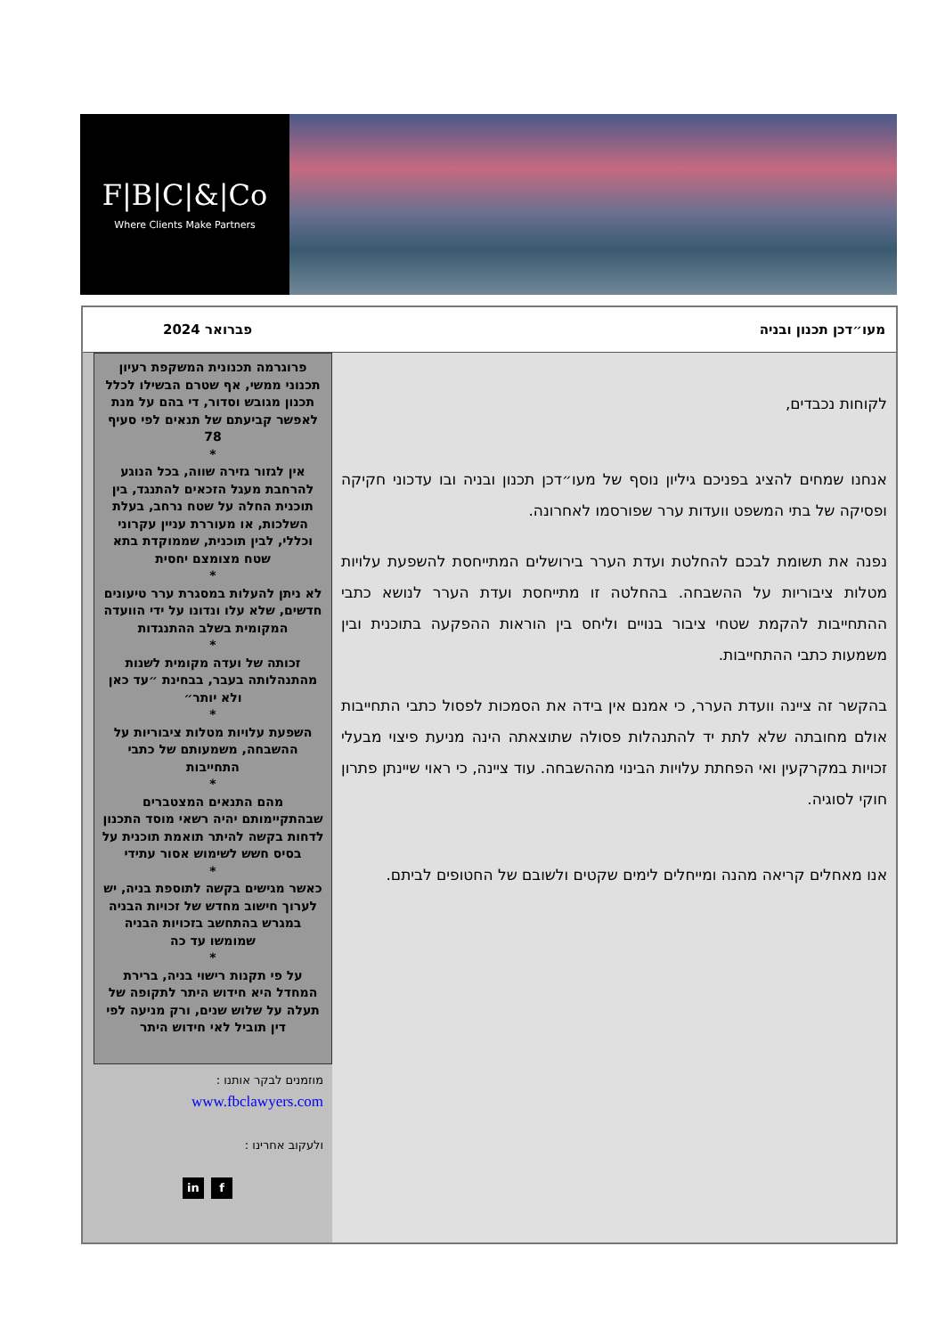F|B|C|&|Co
Where Clients Make Partners
מעו״דכן תכנון ובניה פברואר 2024
לקוחות נכבדים,
אנחנו שמחים להציג בפניכם גיליון נוסף של מעו״דכן תכנון ובניה ובו עדכוני חקיקה ופסיקה של בתי המשפט וועדות ערר שפורסמו לאחרונה.
נפנה את תשומת לבכם להחלטת ועדת הערר בירושלים המתייחסת להשפעת עלויות מטלות ציבוריות על ההשבחה. בהחלטה זו מתייחסת ועדת הערר לנושא כתבי ההתחייבות להקמת שטחי ציבור בנויים וליחס בין הוראות ההפקעה בתוכנית ובין משמעות כתבי ההתחייבות.
בהקשר זה ציינה וועדת הערר, כי אמנם אין בידה את הסמכות לפסול כתבי התחייבות אולם מחובתה שלא לתת יד להתנהלות פסולה שתוצאתה הינה מניעת פיצוי מבעלי זכויות במקרקעין ואי הפחתת עלויות הבינוי מההשבחה. עוד ציינה, כי ראוי שיינתן פתרון חוקי לסוגיה.
אנו מאחלים קריאה מהנה ומייחלים לימים שקטים ולשובם של החטופים לביתם.
פרוגרמה תכנונית המשקפת רעיון תכנוני ממשי, אף שטרם הבשילו לכלל תכנון מגובש וסדור, די בהם על מנת לאפשר קביעתם של תנאים לפי סעיף 78
*
אין לגזור גזירה שווה, בכל הנוגע להרחבת מעגל הזכאים להתנגד, בין תוכנית החלה על שטח נרחב, בעלת השלכות, או מעוררת עניין עקרוני וכללי, לבין תוכנית, שממוקדת בתא שטח מצומצם יחסית
*
לא ניתן להעלות במסגרת ערר טיעונים חדשים, שלא עלו ונדונו על ידי הוועדה המקומית בשלב ההתנגדות
*
זכותה של ועדה מקומית לשנות מהתנהלותה בעבר, בבחינת ״עד כאן ולא יותר״
*
השפעת עלויות מטלות ציבוריות על ההשבחה, משמעותם של כתבי התחייבות
*
מהם התנאים המצטברים שבהתקיימותם יהיה רשאי מוסד התכנון לדחות בקשה להיתר תואמת תוכנית על בסיס חשש לשימוש אסור עתידי
*
כאשר מגישים בקשה לתוספת בניה, יש לערוך חישוב מחדש של זכויות הבניה במגרש בהתחשב בזכויות הבניה שמומשו עד כה
*
על פי תקנות רישוי בניה, ברירת המחדל היא חידוש היתר לתקופה של תעלה על שלוש שנים, ורק מניעה לפי דין תוביל לאי חידוש היתר
מוזמנים לבקר אותנו :
www.fbclawyers.com
ולעקוב אחרינו :
f in